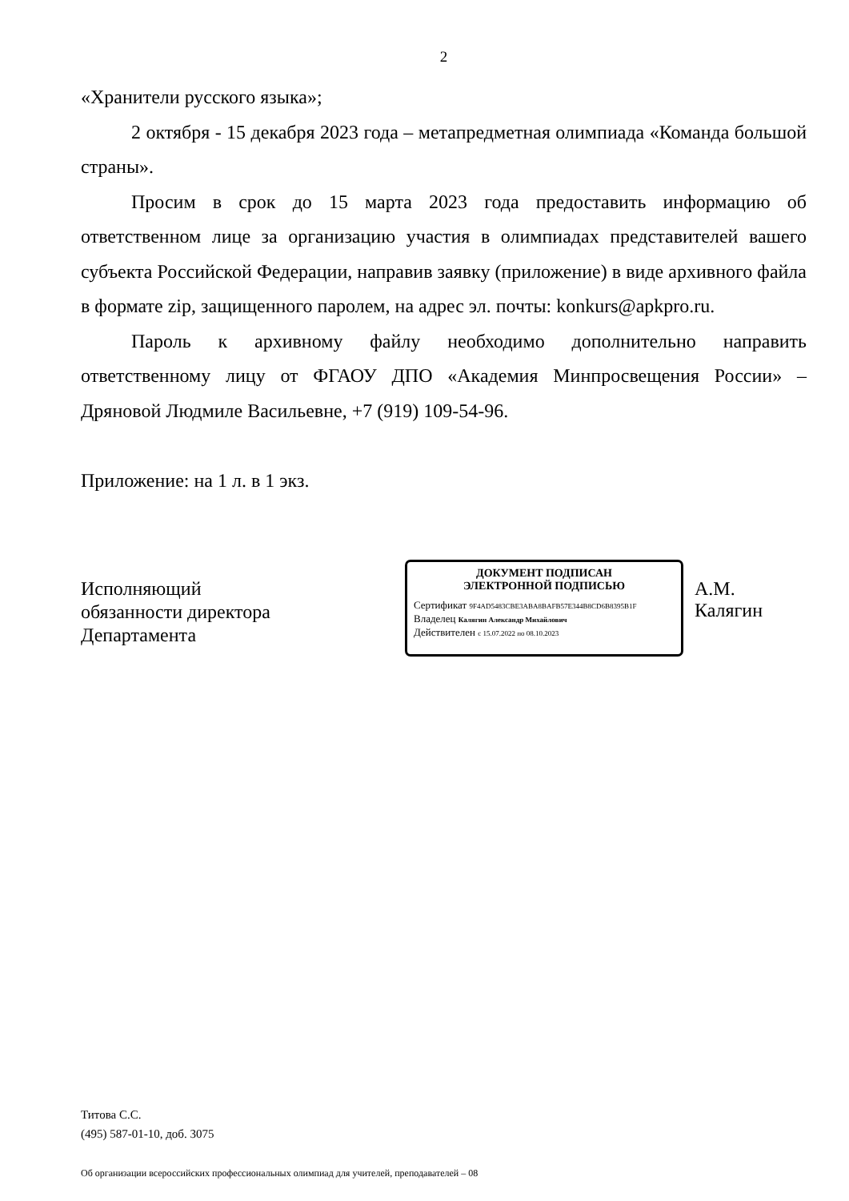2
«Хранители русского языка»;
2 октября - 15 декабря 2023 года – метапредметная олимпиада «Команда большой страны».
Просим в срок до 15 марта 2023 года предоставить информацию об ответственном лице за организацию участия в олимпиадах представителей вашего субъекта Российской Федерации, направив заявку (приложение) в виде архивного файла в формате zip, защищенного паролем, на адрес эл. почты: konkurs@apkpro.ru.
Пароль к архивному файлу необходимо дополнительно направить ответственному лицу от ФГАОУ ДПО «Академия Минпросвещения России» – Дряновой Людмиле Васильевне, +7 (919) 109-54-96.
Приложение: на 1 л. в 1 экз.
Исполняющий
обязанности директора
Департамента
ДОКУМЕНТ ПОДПИСАН
ЭЛЕКТРОННОЙ ПОДПИСЬЮ
Сертификат 9F4AD5483CBE3ABA8BAFB57E344B8CD6B8395B1F
Владелец Калягин Александр Михайлович
Действителен с 15.07.2022 по 08.10.2023
А.М. Калягин
Титова С.С.
(495) 587-01-10, доб. 3075
Об организации всероссийских профессиональных олимпиад для учителей, преподавателей – 08